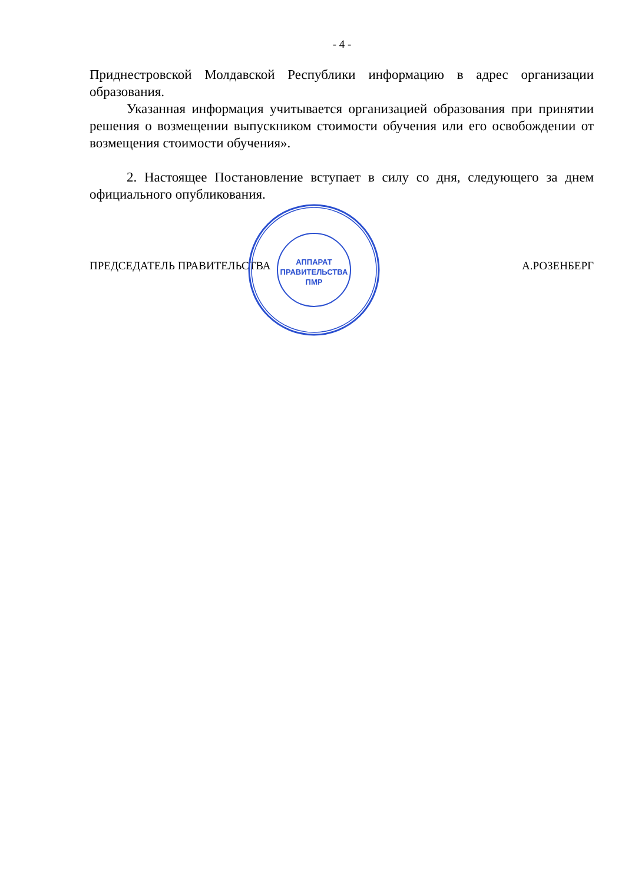- 4 -
Приднестровской Молдавской Республики информацию в адрес организации образования.
Указанная информация учитывается организацией образования при принятии решения о возмещении выпускником стоимости обучения или его освобождении от возмещения стоимости обучения».
2. Настоящее Постановление вступает в силу со дня, следующего за днем официального опубликования.
ПРЕДСЕДАТЕЛЬ ПРАВИТЕЛЬСТВА А.РОЗЕНБЕРГ
АППАРАТ
ПРАВИТЕЛЬСТВА
ПМР